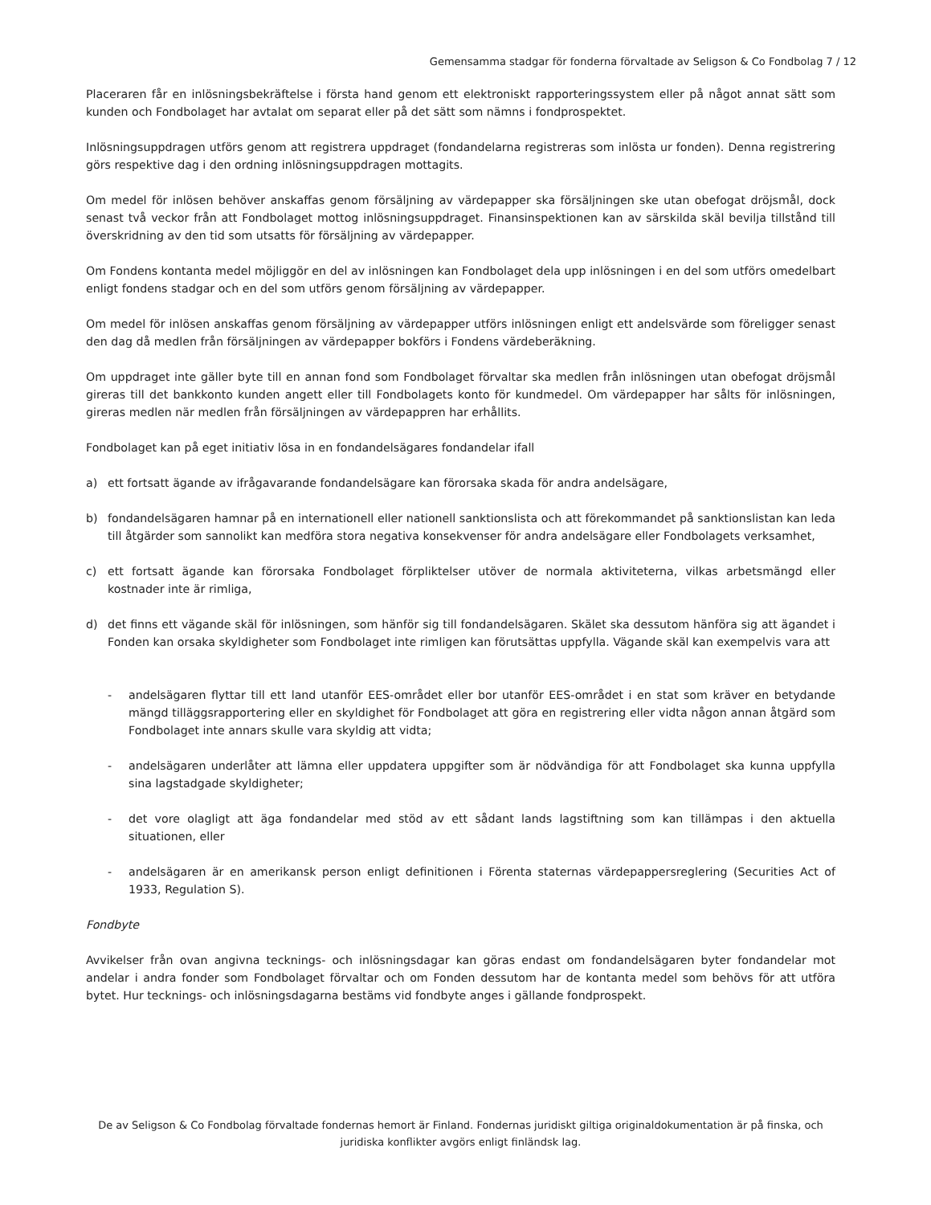Gemensamma stadgar för fonderna förvaltade av Seligson & Co Fondbolag 7 / 12
Placeraren får en inlösningsbekräftelse i första hand genom ett elektroniskt rapporteringssystem eller på något annat sätt som kunden och Fondbolaget har avtalat om separat eller på det sätt som nämns i fondprospektet.
Inlösningsuppdragen utförs genom att registrera uppdraget (fondandelarna registreras som inlösta ur fonden). Denna registrering görs respektive dag i den ordning inlösningsuppdragen mottagits.
Om medel för inlösen behöver anskaffas genom försäljning av värdepapper ska försäljningen ske utan obefogat dröjsmål, dock senast två veckor från att Fondbolaget mottog inlösningsuppdraget. Finansinspektionen kan av särskilda skäl bevilja tillstånd till överskridning av den tid som utsatts för försäljning av värdepapper.
Om Fondens kontanta medel möjliggör en del av inlösningen kan Fondbolaget dela upp inlösningen i en del som utförs omedelbart enligt fondens stadgar och en del som utförs genom försäljning av värdepapper.
Om medel för inlösen anskaffas genom försäljning av värdepapper utförs inlösningen enligt ett andelsvärde som föreligger senast den dag då medlen från försäljningen av värdepapper bokförs i Fondens värdeberäkning.
Om uppdraget inte gäller byte till en annan fond som Fondbolaget förvaltar ska medlen från inlösningen utan obefogat dröjsmål gireras till det bankkonto kunden angett eller till Fondbolagets konto för kundmedel. Om värdepapper har sålts för inlösningen, gireras medlen när medlen från försäljningen av värdepappren har erhållits.
Fondbolaget kan på eget initiativ lösa in en fondandelsägares fondandelar ifall
a) ett fortsatt ägande av ifrågavarande fondandelsägare kan förorsaka skada för andra andelsägare,
b) fondandelsägaren hamnar på en internationell eller nationell sanktionslista och att förekommandet på sanktionslistan kan leda till åtgärder som sannolikt kan medföra stora negativa konsekvenser för andra andelsägare eller Fondbolagets verksamhet,
c) ett fortsatt ägande kan förorsaka Fondbolaget förpliktelser utöver de normala aktiviteterna, vilkas arbetsmängd eller kostnader inte är rimliga,
d) det finns ett vägande skäl för inlösningen, som hänför sig till fondandelsägaren. Skälet ska dessutom hänföra sig att ägandet i Fonden kan orsaka skyldigheter som Fondbolaget inte rimligen kan förutsättas uppfylla. Vägande skäl kan exempelvis vara att
- andelsägaren flyttar till ett land utanför EES-området eller bor utanför EES-området i en stat som kräver en betydande mängd tilläggsrapportering eller en skyldighet för Fondbolaget att göra en registrering eller vidta någon annan åtgärd som Fondbolaget inte annars skulle vara skyldig att vidta;
- andelsägaren underlåter att lämna eller uppdatera uppgifter som är nödvändiga för att Fondbolaget ska kunna uppfylla sina lagstadgade skyldigheter;
- det vore olagligt att äga fondandelar med stöd av ett sådant lands lagstiftning som kan tillämpas i den aktuella situationen, eller
- andelsägaren är en amerikansk person enligt definitionen i Förenta staternas värdepappersreglering (Securities Act of 1933, Regulation S).
Fondbyte
Avvikelser från ovan angivna tecknings- och inlösningsdagar kan göras endast om fondandelsägaren byter fondandelar mot andelar i andra fonder som Fondbolaget förvaltar och om Fonden dessutom har de kontanta medel som behövs för att utföra bytet. Hur tecknings- och inlösningsdagarna bestäms vid fondbyte anges i gällande fondprospekt.
De av Seligson & Co Fondbolag förvaltade fondernas hemort är Finland. Fondernas juridiskt giltiga originaldokumentation är på finska, och juridiska konflikter avgörs enligt finländsk lag.